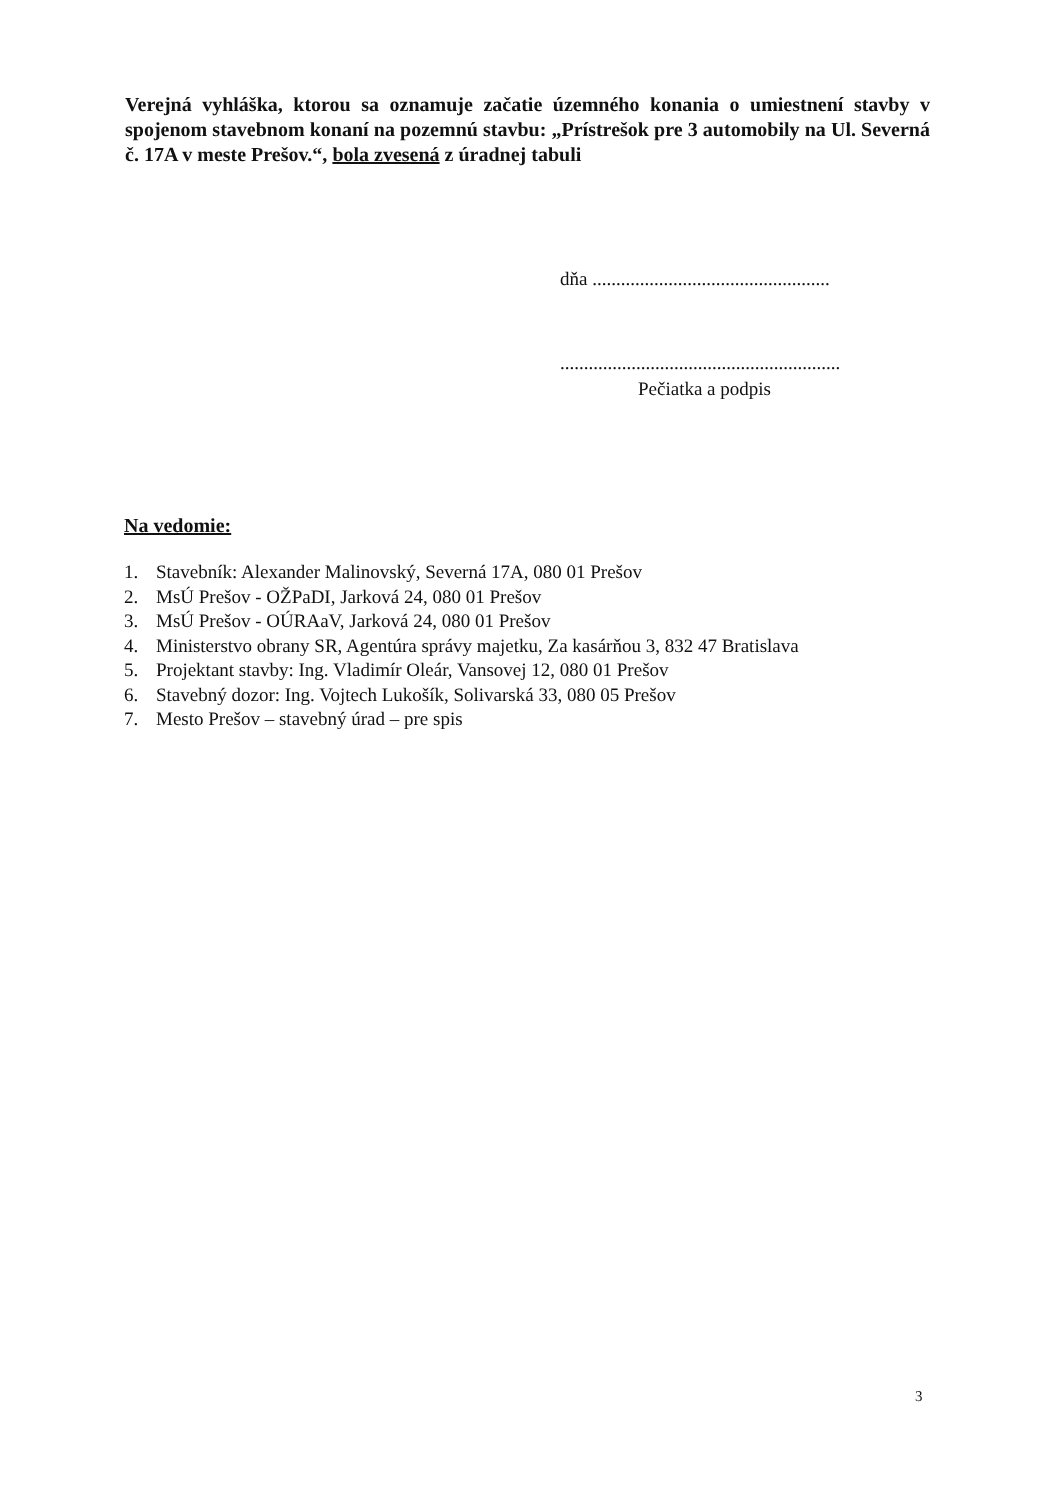Verejná vyhláška, ktorou sa oznamuje začatie územného konania o umiestnení stavby v spojenom stavebnom konaní na pozemnú stavbu: „Prístrešok pre 3 automobily na Ul. Severná č. 17A v meste Prešov.“, bola zvesená z úradnej tabuli
dňa ..................................................
...........................................................
Pečiatka a podpis
Na vedomie:
1. Stavebník: Alexander Malinovský, Severná 17A, 080 01 Prešov
2. MsÚ Prešov - OŽPaDI, Jarková 24, 080 01 Prešov
3. MsÚ Prešov - OÚRAaV, Jarková 24, 080 01 Prešov
4. Ministerstvo obrany SR, Agentúra správy majetku, Za kasárňou 3, 832 47 Bratislava
5. Projektant stavby: Ing. Vladimír Oleár, Vansovej 12, 080 01 Prešov
6. Stavebný dozor: Ing. Vojtech Lukošík, Solivarská 33, 080 05 Prešov
7. Mesto Prešov – stavebný úrad – pre spis
3